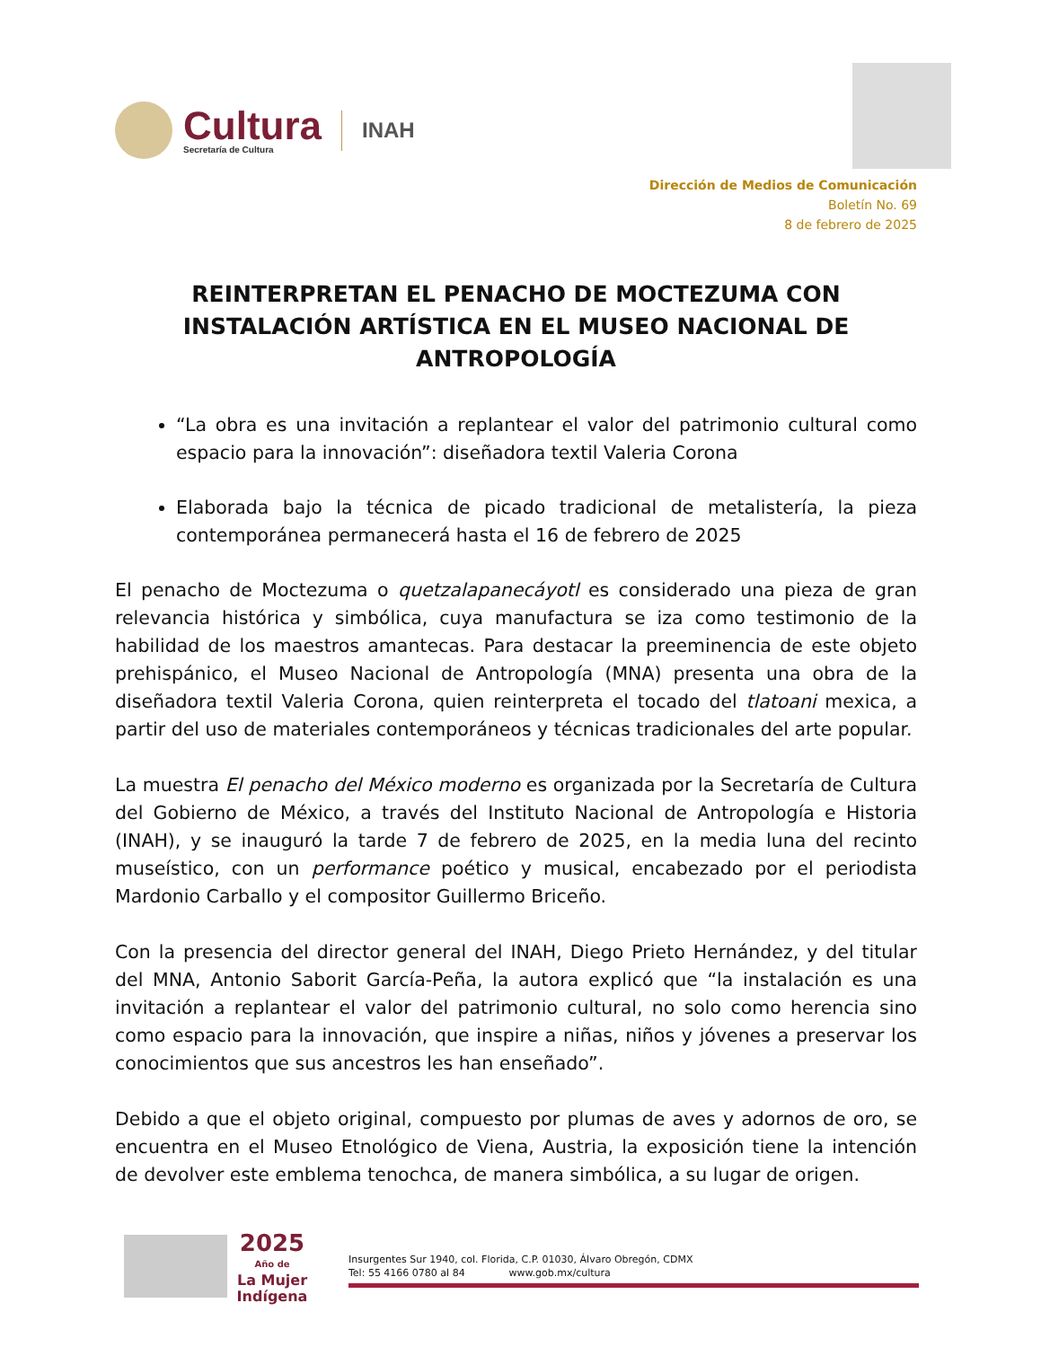Cultura
Secretaría de Cultura
INAH
Dirección de Medios de Comunicación
Boletín No. 69
8 de febrero de 2025
REINTERPRETAN EL PENACHO DE MOCTEZUMA CON INSTALACIÓN ARTÍSTICA EN EL MUSEO NACIONAL DE ANTROPOLOGÍA
“La obra es una invitación a replantear el valor del patrimonio cultural como espacio para la innovación”: diseñadora textil Valeria Corona
Elaborada bajo la técnica de picado tradicional de metalistería, la pieza contemporánea permanecerá hasta el 16 de febrero de 2025
El penacho de Moctezuma o quetzalapanecáyotl es considerado una pieza de gran relevancia histórica y simbólica, cuya manufactura se iza como testimonio de la habilidad de los maestros amantecas. Para destacar la preeminencia de este objeto prehispánico, el Museo Nacional de Antropología (MNA) presenta una obra de la diseñadora textil Valeria Corona, quien reinterpreta el tocado del tlatoani mexica, a partir del uso de materiales contemporáneos y técnicas tradicionales del arte popular.
La muestra El penacho del México moderno es organizada por la Secretaría de Cultura del Gobierno de México, a través del Instituto Nacional de Antropología e Historia (INAH), y se inauguró la tarde 7 de febrero de 2025, en la media luna del recinto museístico, con un performance poético y musical, encabezado por el periodista Mardonio Carballo y el compositor Guillermo Briceño.
Con la presencia del director general del INAH, Diego Prieto Hernández, y del titular del MNA, Antonio Saborit García-Peña, la autora explicó que “la instalación es una invitación a replantear el valor del patrimonio cultural, no solo como herencia sino como espacio para la innovación, que inspire a niñas, niños y jóvenes a preservar los conocimientos que sus ancestros les han enseñado”.
Debido a que el objeto original, compuesto por plumas de aves y adornos de oro, se encuentra en el Museo Etnológico de Viena, Austria, la exposición tiene la intención de devolver este emblema tenochca, de manera simbólica, a su lugar de origen.
2025
Año de
La Mujer
Indígena
Insurgentes Sur 1940, col. Florida, C.P. 01030, Álvaro Obregón, CDMX
Tel: 55 4166 0780 al 84 www.gob.mx/cultura